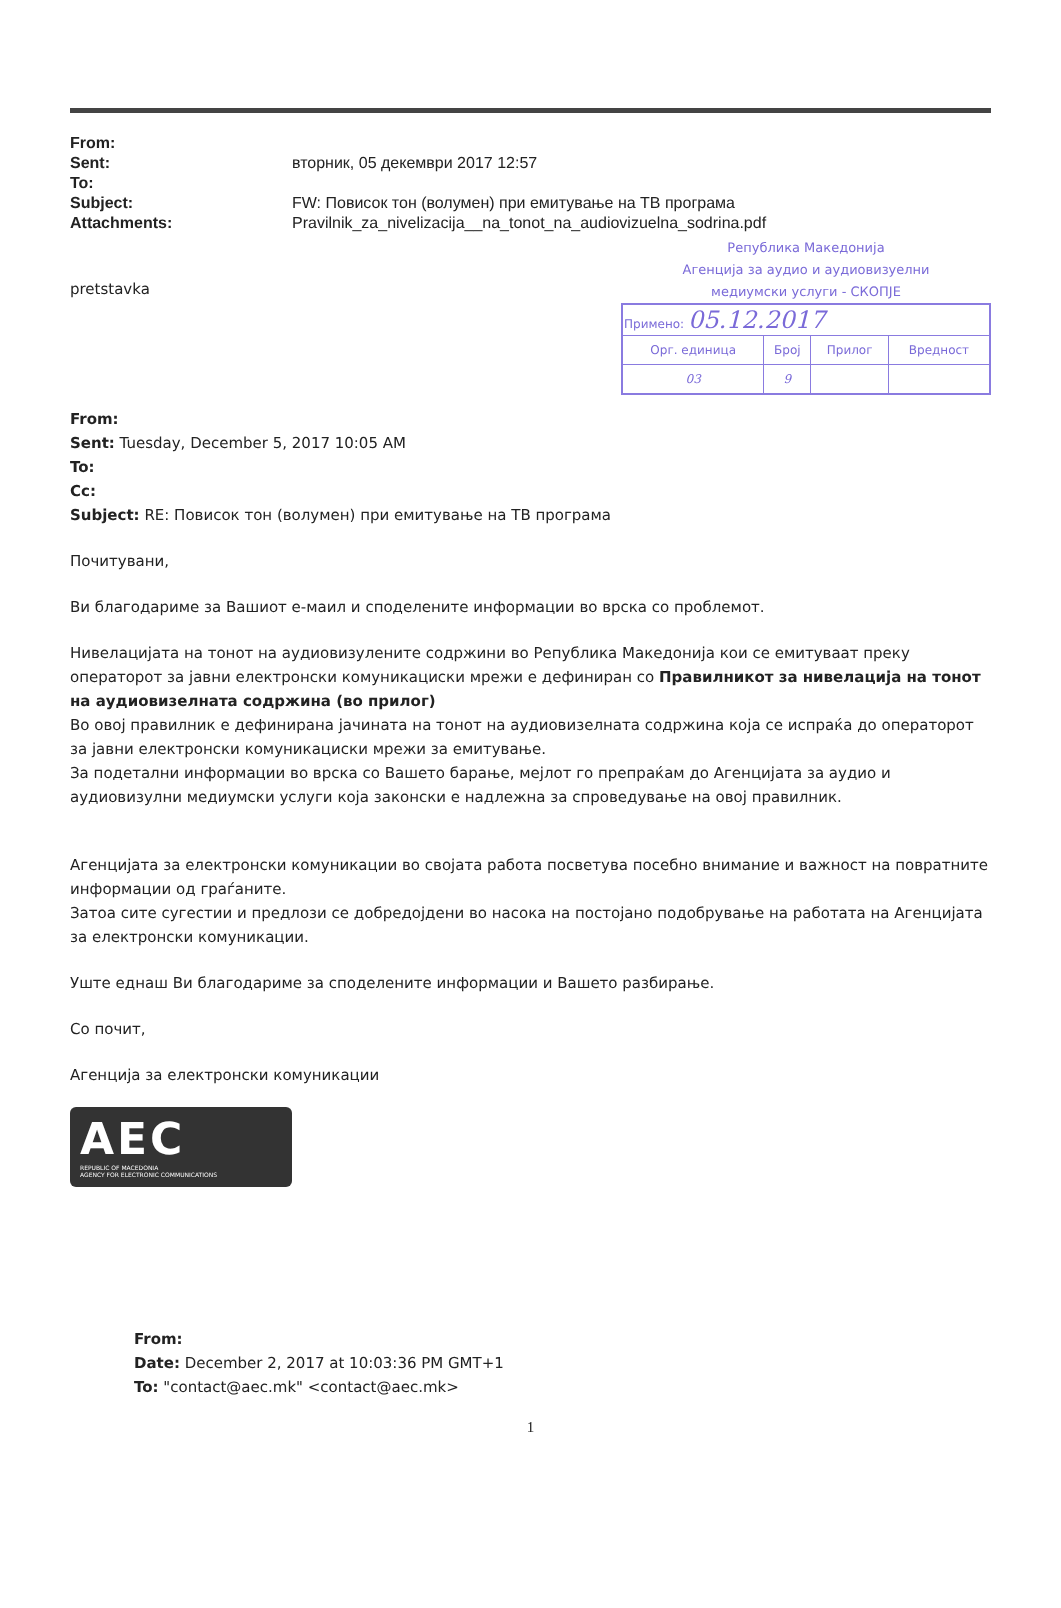| From: | |
| Sent: | вторник, 05 декември 2017 12:57 |
| To: | |
| Subject: | FW: Повисок тон (волумен) при емитување на ТВ програма |
| Attachments: | Pravilnik_za_nivelizacija__na_tonot_na_audiovizuelna_sodrina.pdf |
Република Македонија
Агенција за аудио и аудиовизуелни
медиумски услуги - СКОПЈЕ
| Примено: 05.12.2017 | | | |
| Орг. единица | Број | Прилог | Вредност |
| 03 | 9 | | |
pretstavka
From:
Sent: Tuesday, December 5, 2017 10:05 AM
To:
Cc:
Subject: RE: Повисок тон (волумен) при емитување на ТВ програма
Почитувани,
Ви благодариме за Вашиот е-маил и споделените информации во врска со проблемот.
Нивелацијата на тонот на аудиовизулените содржини во Република Македонија кои се емитуваат преку операторот за јавни електронски комуникациски мрежи е дефиниран со Правилникот за нивелација на тонот на аудиовизелната содржина (во прилог)
Во овој правилник е дефинирана јачината на тонот на аудиовизелната содржина која се испраќа до операторот за јавни електронски комуникациски мрежи за емитување.
За подетални информации во врска со Вашето барање, мејлот го препраќам до Агенцијата за аудио и аудиовизулни медиумски услуги која законски е надлежна за спроведување на овој правилник.
Агенцијата за електронски комуникации во својата работа посветува посебно внимание и важност на повратните информации од граѓаните.
Затоа сите сугестии и предлози се добредојдени во насока на постојано подобрување на работата на Агенцијата за електронски комуникации.
Уште еднаш Ви благодариме за споделените информации и Вашето разбирање.
Со почит,
Агенција за електронски комуникации
AEC
REPUBLIC OF MACEDONIA
AGENCY FOR ELECTRONIC COMMUNICATIONS
From:
Date: December 2, 2017 at 10:03:36 PM GMT+1
To: "contact@aec.mk" <contact@aec.mk>
1